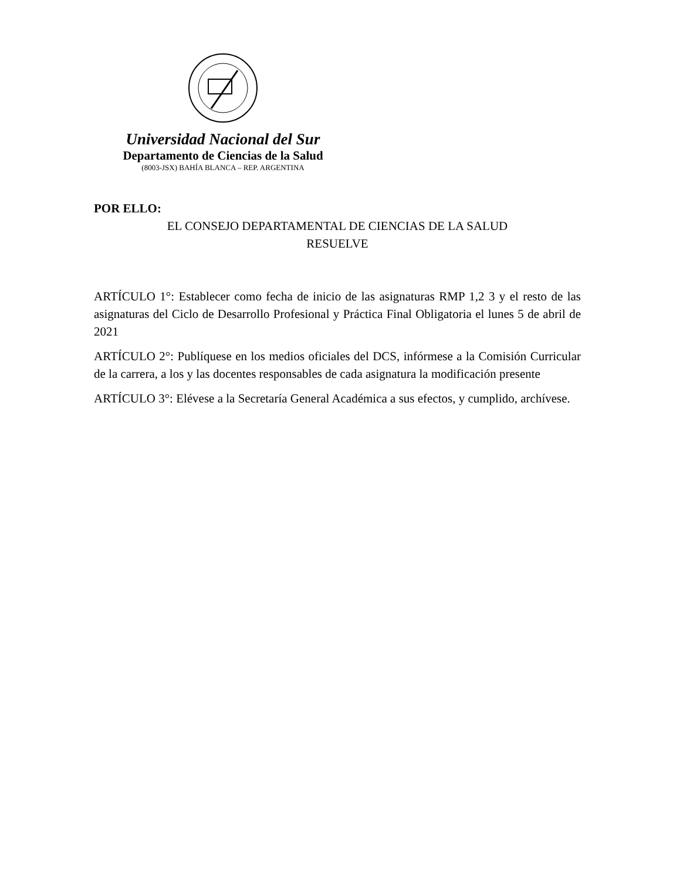Universidad Nacional del Sur
Departamento de Ciencias de la Salud
(8003-JSX) BAHÍA BLANCA – REP. ARGENTINA
POR ELLO:
EL CONSEJO DEPARTAMENTAL DE CIENCIAS DE LA SALUD
RESUELVE
ARTÍCULO 1°: Establecer como fecha de inicio de las asignaturas RMP 1,2 3 y el resto de las asignaturas del Ciclo de Desarrollo Profesional y Práctica Final Obligatoria el lunes 5 de abril de 2021
ARTÍCULO 2°: Publíquese en los medios oficiales del DCS, infórmese a la Comisión Curricular de la carrera, a los y las docentes responsables de cada asignatura la modificación presente
ARTÍCULO 3°: Elévese a la Secretaría General Académica a sus efectos, y cumplido, archívese.